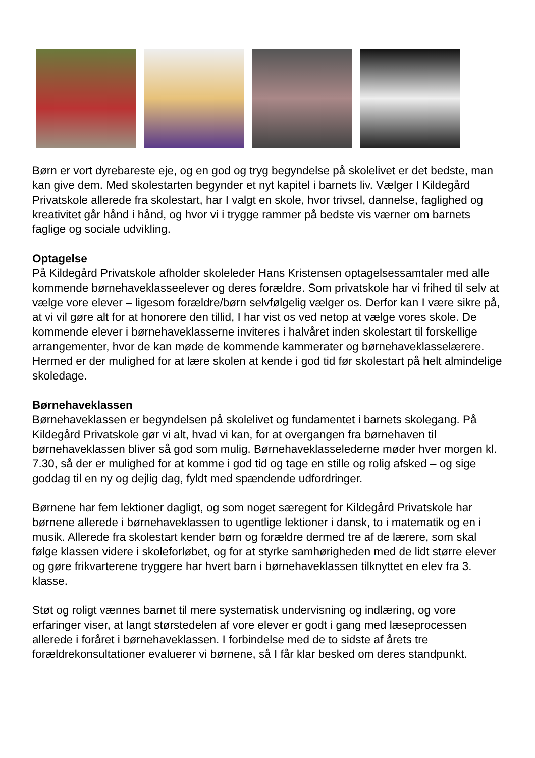Børn er vort dyrebareste eje, og en god og tryg begyndelse på skolelivet er det bedste, man kan give dem. Med skolestarten begynder et nyt kapitel i barnets liv. Vælger I Kildegård Privatskole allerede fra skolestart, har I valgt en skole, hvor trivsel, dannelse, faglighed og kreativitet går hånd i hånd, og hvor vi i trygge rammer på bedste vis værner om barnets faglige og sociale udvikling.
Optagelse
På Kildegård Privatskole afholder skoleleder Hans Kristensen optagelsessamtaler med alle kommende børnehaveklasseelever og deres forældre. Som privatskole har vi frihed til selv at vælge vore elever – ligesom forældre/børn selvfølgelig vælger os. Derfor kan I være sikre på, at vi vil gøre alt for at honorere den tillid, I har vist os ved netop at vælge vores skole. De kommende elever i børnehaveklasserne inviteres i halvåret inden skolestart til forskellige arrangementer, hvor de kan møde de kommende kammerater og børnehaveklasselærere. Hermed er der mulighed for at lære skolen at kende i god tid før skolestart på helt almindelige skoledage.
Børnehaveklassen
Børnehaveklassen er begyndelsen på skolelivet og fundamentet i barnets skolegang. På Kildegård Privatskole gør vi alt, hvad vi kan, for at overgangen fra børnehaven til børnehaveklassen bliver så god som mulig. Børnehaveklasselederne møder hver morgen kl. 7.30, så der er mulighed for at komme i god tid og tage en stille og rolig afsked – og sige goddag til en ny og dejlig dag, fyldt med spændende udfordringer.
Børnene har fem lektioner dagligt, og som noget særegent for Kildegård Privatskole har børnene allerede i børnehaveklassen to ugentlige lektioner i dansk, to i matematik og en i musik. Allerede fra skolestart kender børn og forældre dermed tre af de lærere, som skal følge klassen videre i skoleforløbet, og for at styrke samhørigheden med de lidt større elever og gøre frikvarterene tryggere har hvert barn i børnehaveklassen tilknyttet en elev fra 3. klasse.
Støt og roligt vænnes barnet til mere systematisk undervisning og indlæring, og vore erfaringer viser, at langt størstedelen af vore elever er godt i gang med læseprocessen allerede i foråret i børnehaveklassen. I forbindelse med de to sidste af årets tre forældrekonsultationer evaluerer vi børnene, så I får klar besked om deres standpunkt.